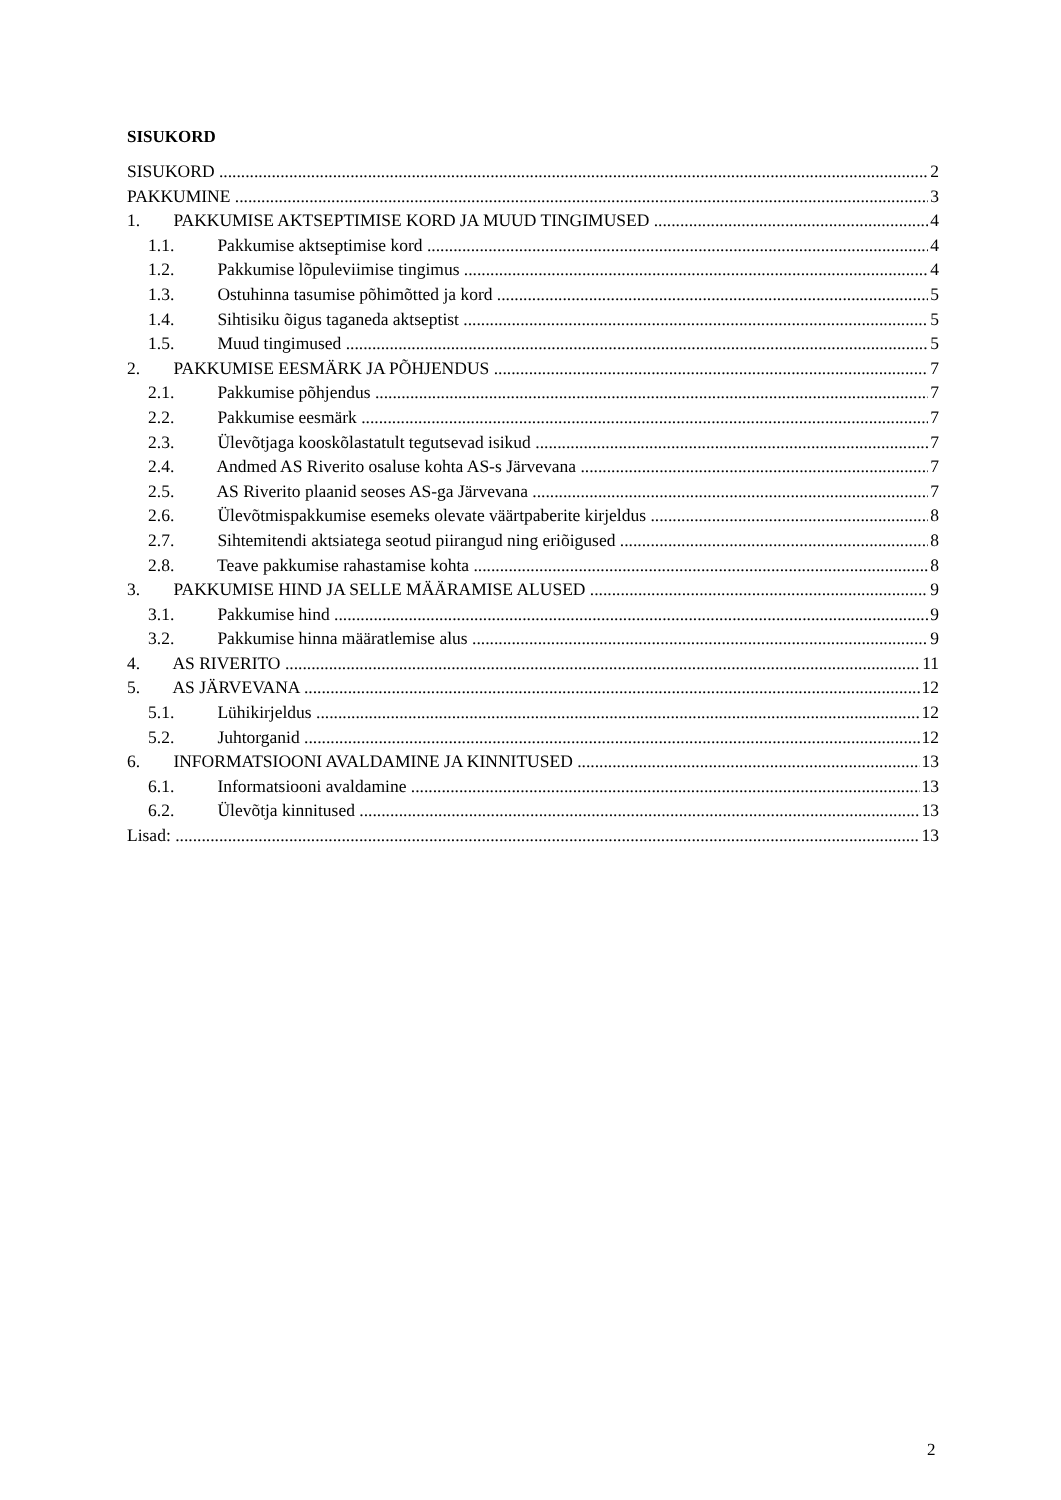SISUKORD
SISUKORD 2
PAKKUMINE 3
1. PAKKUMISE AKTSEPTIMISE KORD JA MUUD TINGIMUSED 4
1.1. Pakkumise aktseptimise kord 4
1.2. Pakkumise lõpuleviimise tingimus 4
1.3. Ostuhinna tasumise põhimõtted ja kord 5
1.4. Sihtisiku õigus taganeda aktseptist 5
1.5. Muud tingimused 5
2. PAKKUMISE EESMÄRK JA PÕHJENDUS 7
2.1. Pakkumise põhjendus 7
2.2. Pakkumise eesmärk 7
2.3. Ülevõtjaga kooskõlastatult tegutsevad isikud 7
2.4. Andmed AS Riverito osaluse kohta AS-s Järvevana 7
2.5. AS Riverito plaanid seoses AS-ga Järvevana 7
2.6. Ülevõtmispakkumise esemeks olevate väärtpaberite kirjeldus 8
2.7. Sihtemitendi aktsiatega seotud piirangud ning eriõigused 8
2.8. Teave pakkumise rahastamise kohta 8
3. PAKKUMISE HIND JA SELLE MÄÄRAMISE ALUSED 9
3.1. Pakkumise hind 9
3.2. Pakkumise hinna määratlemise alus 9
4. AS RIVERITO 11
5. AS JÄRVEVANA 12
5.1. Lühikirjeldus 12
5.2. Juhtorganid 12
6. INFORMATSIOONI AVALDAMINE JA KINNITUSED 13
6.1. Informatsiooni avaldamine 13
6.2. Ülevõtja kinnitused 13
Lisad: 13
2